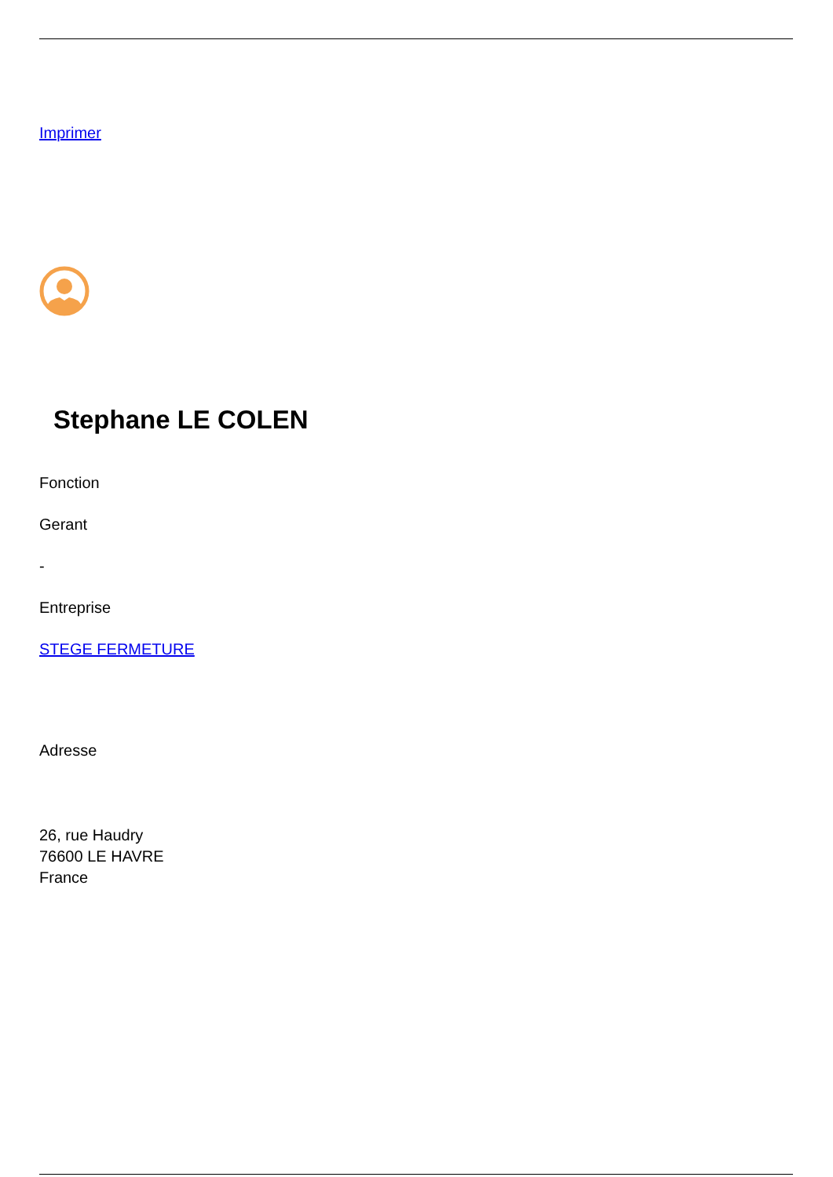Imprimer
Stephane LE COLEN
Fonction
Gerant
-
Entreprise
STEGE FERMETURE
Adresse
26, rue Haudry
76600 LE HAVRE
France